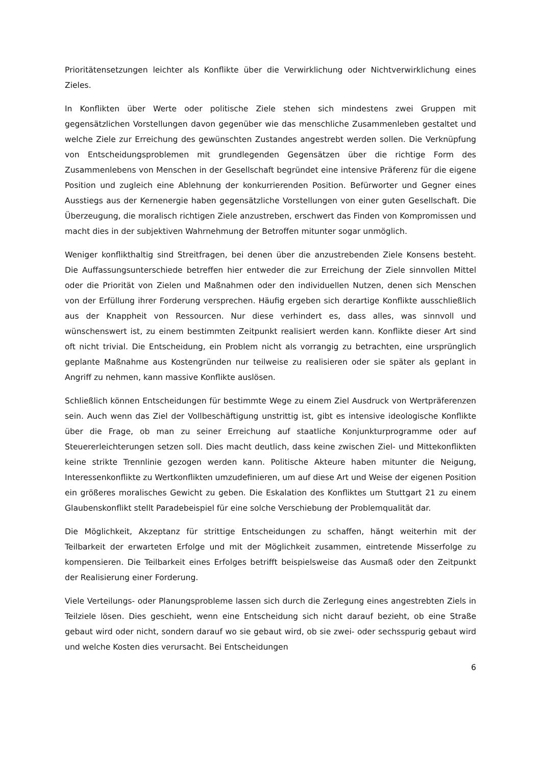Prioritätensetzungen leichter als Konflikte über die Verwirklichung oder Nichtverwirklichung eines Zieles.
In Konflikten über Werte oder politische Ziele stehen sich mindestens zwei Gruppen mit gegensätzlichen Vorstellungen davon gegenüber wie das menschliche Zusammenleben gestaltet und welche Ziele zur Erreichung des gewünschten Zustandes angestrebt werden sollen. Die Verknüpfung von Entscheidungsproblemen mit grundlegenden Gegensätzen über die richtige Form des Zusammenlebens von Menschen in der Gesellschaft begründet eine intensive Präferenz für die eigene Position und zugleich eine Ablehnung der konkurrierenden Position. Befürworter und Gegner eines Ausstiegs aus der Kernenergie haben gegensätzliche Vorstellungen von einer guten Gesellschaft. Die Überzeugung, die moralisch richtigen Ziele anzustreben, erschwert das Finden von Kompromissen und macht dies in der subjektiven Wahrnehmung der Betroffen mitunter sogar unmöglich.
Weniger konflikthaltig sind Streitfragen, bei denen über die anzustrebenden Ziele Konsens besteht. Die Auffassungsunterschiede betreffen hier entweder die zur Erreichung der Ziele sinnvollen Mittel oder die Priorität von Zielen und Maßnahmen oder den individuellen Nutzen, denen sich Menschen von der Erfüllung ihrer Forderung versprechen. Häufig ergeben sich derartige Konflikte ausschließlich aus der Knappheit von Ressourcen. Nur diese verhindert es, dass alles, was sinnvoll und wünschenswert ist, zu einem bestimmten Zeitpunkt realisiert werden kann. Konflikte dieser Art sind oft nicht trivial. Die Entscheidung, ein Problem nicht als vorrangig zu betrachten, eine ursprünglich geplante Maßnahme aus Kostengründen nur teilweise zu realisieren oder sie später als geplant in Angriff zu nehmen, kann massive Konflikte auslösen.
Schließlich können Entscheidungen für bestimmte Wege zu einem Ziel Ausdruck von Wertpräferenzen sein. Auch wenn das Ziel der Vollbeschäftigung unstrittig ist, gibt es intensive ideologische Konflikte über die Frage, ob man zu seiner Erreichung auf staatliche Konjunkturprogramme oder auf Steuererleichterungen setzen soll. Dies macht deutlich, dass keine zwischen Ziel- und Mittekonflikten keine strikte Trennlinie gezogen werden kann. Politische Akteure haben mitunter die Neigung, Interessenkonflikte zu Wertkonflikten umzudefinieren, um auf diese Art und Weise der eigenen Position ein größeres moralisches Gewicht zu geben. Die Eskalation des Konfliktes um Stuttgart 21 zu einem Glaubenskonflikt stellt Paradebeispiel für eine solche Verschiebung der Problemqualität dar.
Die Möglichkeit, Akzeptanz für strittige Entscheidungen zu schaffen, hängt weiterhin mit der Teilbarkeit der erwarteten Erfolge und mit der Möglichkeit zusammen, eintretende Misserfolge zu kompensieren. Die Teilbarkeit eines Erfolges betrifft beispielsweise das Ausmaß oder den Zeitpunkt der Realisierung einer Forderung.
Viele Verteilungs- oder Planungsprobleme lassen sich durch die Zerlegung eines angestrebten Ziels in Teilziele lösen. Dies geschieht, wenn eine Entscheidung sich nicht darauf bezieht, ob eine Straße gebaut wird oder nicht, sondern darauf wo sie gebaut wird, ob sie zwei- oder sechsspurig gebaut wird und welche Kosten dies verursacht. Bei Entscheidungen
6